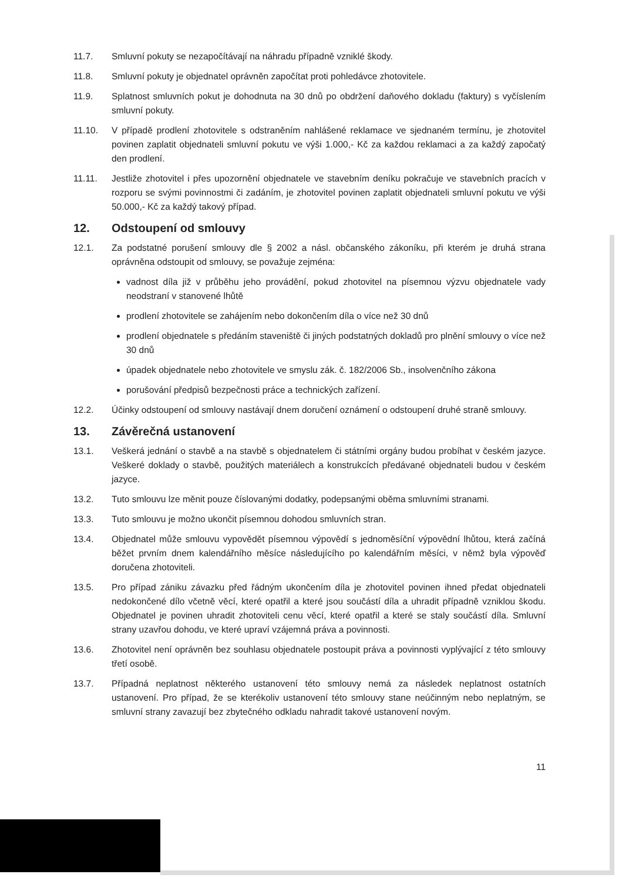11.7. Smluvní pokuty se nezapočítávají na náhradu případně vzniklé škody.
11.8. Smluvní pokuty je objednatel oprávněn započítat proti pohledávce zhotovitele.
11.9. Splatnost smluvních pokut je dohodnuta na 30 dnů po obdržení daňového dokladu (faktury) s vyčíslením smluvní pokuty.
11.10. V případě prodlení zhotovitele s odstraněním nahlášené reklamace ve sjednaném termínu, je zhotovitel povinen zaplatit objednateli smluvní pokutu ve výši 1.000,- Kč za každou reklamaci a za každý započatý den prodlení.
11.11. Jestliže zhotovitel i přes upozornění objednatele ve stavebním deníku pokračuje ve stavebních pracích v rozporu se svými povinnostmi či zadáním, je zhotovitel povinen zaplatit objednateli smluvní pokutu ve výši 50.000,- Kč za každý takový případ.
12. Odstoupení od smlouvy
12.1. Za podstatné porušení smlouvy dle § 2002 a násl. občanského zákoníku, při kterém je druhá strana oprávněna odstoupit od smlouvy, se považuje zejména:
vadnost díla již v průběhu jeho provádění, pokud zhotovitel na písemnou výzvu objednatele vady neodstraní v stanovené lhůtě
prodlení zhotovitele se zahájením nebo dokončením díla o více než 30 dnů
prodlení objednatele s předáním staveniště či jiných podstatných dokladů pro plnění smlouvy o více než 30 dnů
úpadek objednatele nebo zhotovitele ve smyslu zák. č. 182/2006 Sb., insolvenčního zákona
porušování předpisů bezpečnosti práce a technických zařízení.
12.2. Účinky odstoupení od smlouvy nastávají dnem doručení oznámení o odstoupení druhé straně smlouvy.
13. Závěrečná ustanovení
13.1. Veškerá jednání o stavbě a na stavbě s objednatelem či státními orgány budou probíhat v českém jazyce. Veškeré doklady o stavbě, použitých materiálech a konstrukcích předávané objednateli budou v českém jazyce.
13.2. Tuto smlouvu lze měnit pouze číslovanými dodatky, podepsanými oběma smluvními stranami.
13.3. Tuto smlouvu je možno ukončit písemnou dohodou smluvních stran.
13.4. Objednatel může smlouvu vypovědět písemnou výpovědí s jednoměsíční výpovědní lhůtou, která začíná běžet prvním dnem kalendářního měsíce následujícího po kalendářním měsíci, v němž byla výpověď doručena zhotoviteli.
13.5. Pro případ zániku závazku před řádným ukončením díla je zhotovitel povinen ihned předat objednateli nedokončené dílo včetně věcí, které opatřil a které jsou součástí díla a uhradit případně vzniklou škodu. Objednatel je povinen uhradit zhotoviteli cenu věcí, které opatřil a které se staly součástí díla. Smluvní strany uzavřou dohodu, ve které upraví vzájemná práva a povinnosti.
13.6. Zhotovitel není oprávněn bez souhlasu objednatele postoupit práva a povinnosti vyplývající z této smlouvy třetí osobě.
13.7. Případná neplatnost některého ustanovení této smlouvy nemá za následek neplatnost ostatních ustanovení. Pro případ, že se kterékoliv ustanovení této smlouvy stane neúčinným nebo neplatným, se smluvní strany zavazují bez zbytečného odkladu nahradit takové ustanovení novým.
11